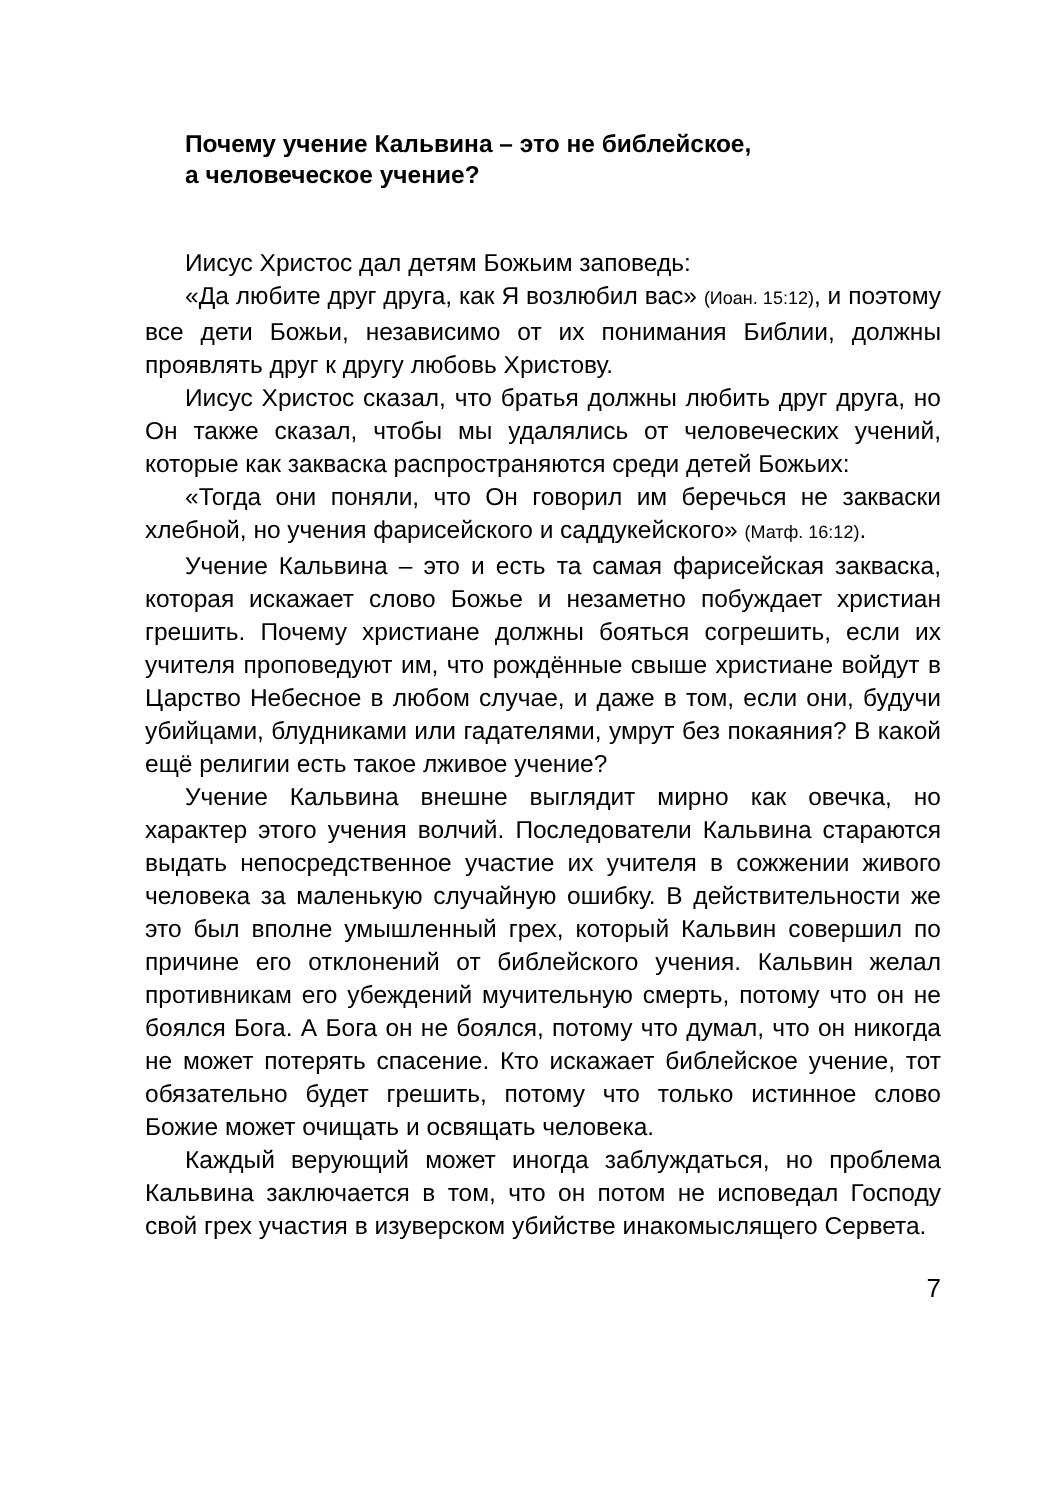Почему учение Кальвина – это не библейское,
а человеческое учение?
Иисус Христос дал детям Божьим заповедь:
«Да любите друг друга, как Я возлюбил вас» (Иоан. 15:12), и поэтому все дети Божьи, независимо от их понимания Библии, должны проявлять друг к другу любовь Христову.
Иисус Христос сказал, что братья должны любить друг друга, но Он также сказал, чтобы мы удалялись от человеческих учений, которые как закваска распространяются среди детей Божьих:
«Тогда они поняли, что Он говорил им беречься не закваски хлебной, но учения фарисейского и саддукейского» (Матф. 16:12).
Учение Кальвина – это и есть та самая фарисейская закваска, которая искажает слово Божье и незаметно побуждает христиан грешить. Почему христиане должны бояться согрешить, если их учителя проповедуют им, что рождённые свыше христиане войдут в Царство Небесное в любом случае, и даже в том, если они, будучи убийцами, блудниками или гадателями, умрут без покаяния? В какой ещё религии есть такое лживое учение?
Учение Кальвина внешне выглядит мирно как овечка, но характер этого учения волчий. Последователи Кальвина стараются выдать непосредственное участие их учителя в сожжении живого человека за маленькую случайную ошибку. В действительности же это был вполне умышленный грех, который Кальвин совершил по причине его отклонений от библейского учения. Кальвин желал противникам его убеждений мучительную смерть, потому что он не боялся Бога. А Бога он не боялся, потому что думал, что он никогда не может потерять спасение. Кто искажает библейское учение, тот обязательно будет грешить, потому что только истинное слово Божие может очищать и освящать человека.
Каждый верующий может иногда заблуждаться, но проблема Кальвина заключается в том, что он потом не исповедал Господу свой грех участия в изуверском убийстве инакомыслящего Сервета.
7